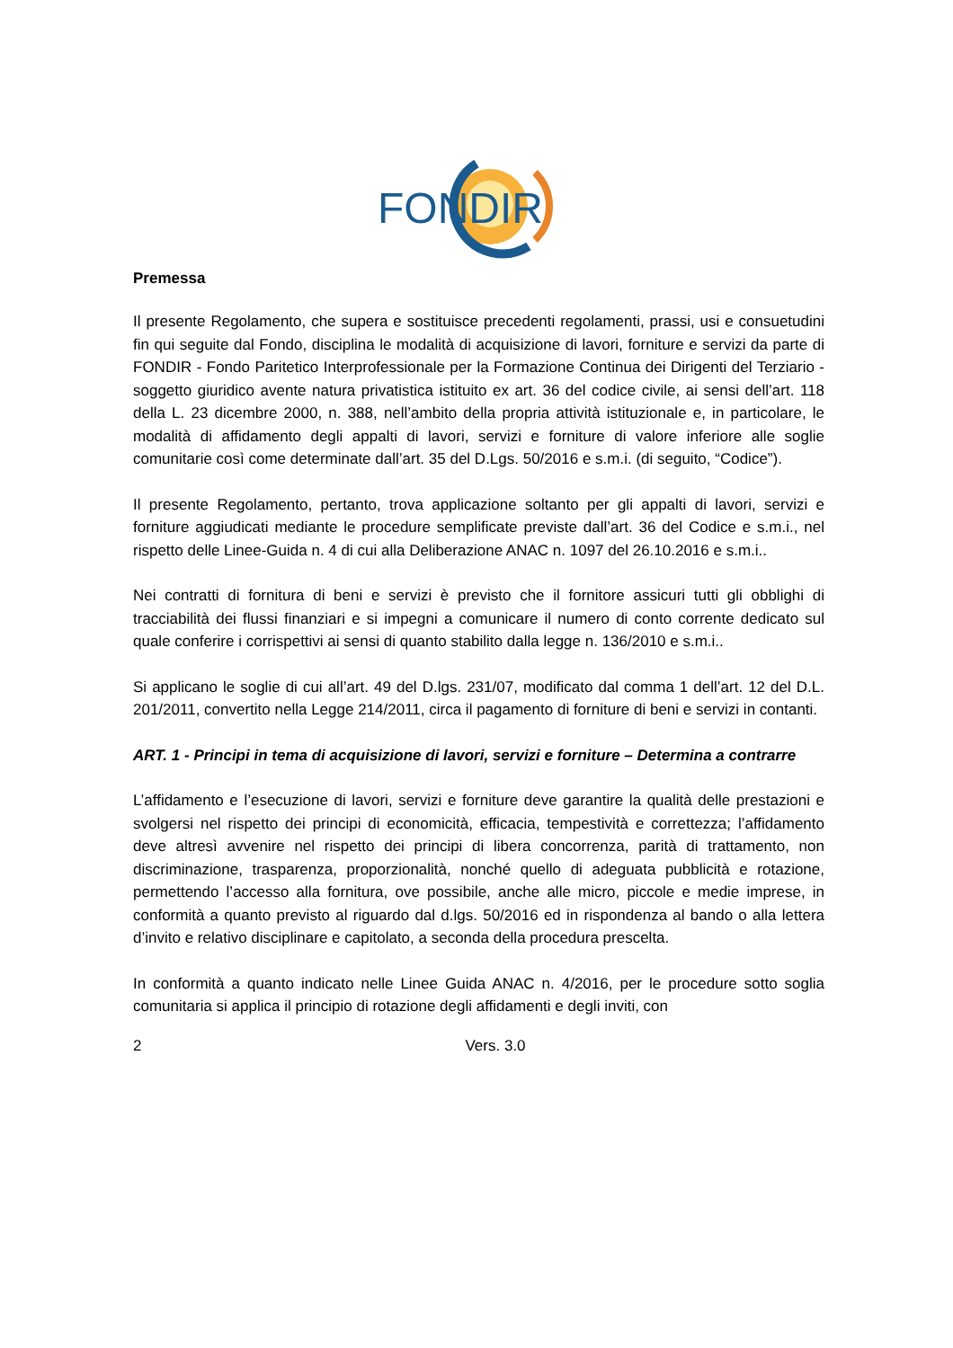FONDIR
Premessa
Il presente Regolamento, che supera e sostituisce precedenti regolamenti, prassi, usi e consuetudini fin qui seguite dal Fondo, disciplina le modalità di acquisizione di lavori, forniture e servizi da parte di FONDIR - Fondo Paritetico Interprofessionale per la Formazione Continua dei Dirigenti del Terziario -soggetto giuridico avente natura privatistica istituito ex art. 36 del codice civile, ai sensi dell’art. 118 della L. 23 dicembre 2000, n. 388, nell’ambito della propria attività istituzionale e, in particolare, le modalità di affidamento degli appalti di lavori, servizi e forniture di valore inferiore alle soglie comunitarie così come determinate dall’art. 35 del D.Lgs. 50/2016 e s.m.i. (di seguito, “Codice”).
Il presente Regolamento, pertanto, trova applicazione soltanto per gli appalti di lavori, servizi e forniture aggiudicati mediante le procedure semplificate previste dall’art. 36 del Codice e s.m.i., nel rispetto delle Linee-Guida n. 4 di cui alla Deliberazione ANAC n. 1097 del 26.10.2016 e s.m.i..
Nei contratti di fornitura di beni e servizi è previsto che il fornitore assicuri tutti gli obblighi di tracciabilità dei flussi finanziari e si impegni a comunicare il numero di conto corrente dedicato sul quale conferire i corrispettivi ai sensi di quanto stabilito dalla legge n. 136/2010 e s.m.i..
Si applicano le soglie di cui all’art. 49 del D.lgs. 231/07, modificato dal comma 1 dell’art. 12 del D.L. 201/2011, convertito nella Legge 214/2011, circa il pagamento di forniture di beni e servizi in contanti.
ART. 1 - Principi in tema di acquisizione di lavori, servizi e forniture – Determina a contrarre
L’affidamento e l’esecuzione di lavori, servizi e forniture deve garantire la qualità delle prestazioni e svolgersi nel rispetto dei principi di economicità, efficacia, tempestività e correttezza; l’affidamento deve altresì avvenire nel rispetto dei principi di libera concorrenza, parità di trattamento, non discriminazione, trasparenza, proporzionalità, nonché quello di adeguata pubblicità e rotazione, permettendo l’accesso alla fornitura, ove possibile, anche alle micro, piccole e medie imprese, in conformità a quanto previsto al riguardo dal d.lgs. 50/2016 ed in rispondenza al bando o alla lettera d’invito e relativo disciplinare e capitolato, a seconda della procedura prescelta.
In conformità a quanto indicato nelle Linee Guida ANAC n. 4/2016, per le procedure sotto soglia comunitaria si applica il principio di rotazione degli affidamenti e degli inviti, con
2 Vers. 3.0